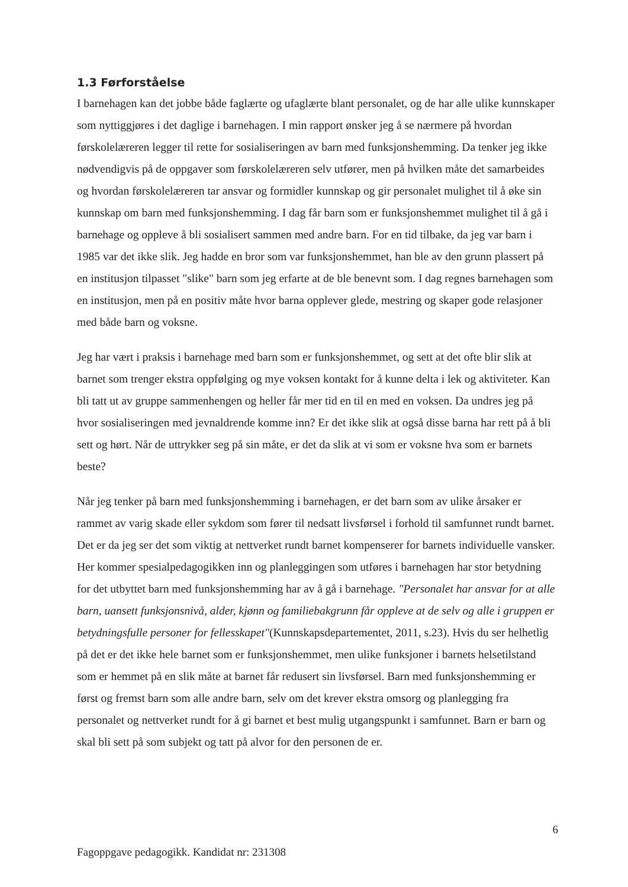1.3 Førforståelse
I barnehagen kan det jobbe både faglærte og ufaglærte blant personalet, og de har alle ulike kunnskaper som nyttiggjøres i det daglige i barnehagen. I min rapport ønsker jeg å se nærmere på hvordan førskolelæreren legger til rette for sosialiseringen av barn med funksjonshemming. Da tenker jeg ikke nødvendigvis på de oppgaver som førskolelæreren selv utfører, men på hvilken måte det samarbeides og hvordan førskolelæreren tar ansvar og formidler kunnskap og gir personalet mulighet til å øke sin kunnskap om barn med funksjonshemming. I dag får barn som er funksjonshemmet mulighet til å gå i barnehage og oppleve å bli sosialisert sammen med andre barn. For en tid tilbake, da jeg var barn i 1985 var det ikke slik. Jeg hadde en bror som var funksjonshemmet, han ble av den grunn plassert på en institusjon tilpasset "slike" barn som jeg erfarte at de ble benevnt som. I dag regnes barnehagen som en institusjon, men på en positiv måte hvor barna opplever glede, mestring og skaper gode relasjoner med både barn og voksne.
Jeg har vært i praksis i barnehage med barn som er funksjonshemmet, og sett at det ofte blir slik at barnet som trenger ekstra oppfølging og mye voksen kontakt for å kunne delta i lek og aktiviteter. Kan bli tatt ut av gruppe sammenhengen og heller får mer tid en til en med en voksen. Da undres jeg på hvor sosialiseringen med jevnaldrende komme inn? Er det ikke slik at også disse barna har rett på å bli sett og hørt. Når de uttrykker seg på sin måte, er det da slik at vi som er voksne hva som er barnets beste?
Når jeg tenker på barn med funksjonshemming i barnehagen, er det barn som av ulike årsaker er rammet av varig skade eller sykdom som fører til nedsatt livsførsel i forhold til samfunnet rundt barnet. Det er da jeg ser det som viktig at nettverket rundt barnet kompenserer for barnets individuelle vansker. Her kommer spesialpedagogikken inn og planleggingen som utføres i barnehagen har stor betydning for det utbyttet barn med funksjonshemming har av å gå i barnehage. "Personalet har ansvar for at alle barn, uansett funksjonsnivå, alder, kjønn og familiebakgrunn får oppleve at de selv og alle i gruppen er betydningsfulle personer for fellesskapet"(Kunnskapsdepartementet, 2011, s.23). Hvis du ser helhetlig på det er det ikke hele barnet som er funksjonshemmet, men ulike funksjoner i barnets helsetilstand som er hemmet på en slik måte at barnet får redusert sin livsførsel. Barn med funksjonshemming er først og fremst barn som alle andre barn, selv om det krever ekstra omsorg og planlegging fra personalet og nettverket rundt for å gi barnet et best mulig utgangspunkt i samfunnet. Barn er barn og skal bli sett på som subjekt og tatt på alvor for den personen de er.
6
Fagoppgave pedagogikk. Kandidat nr: 231308